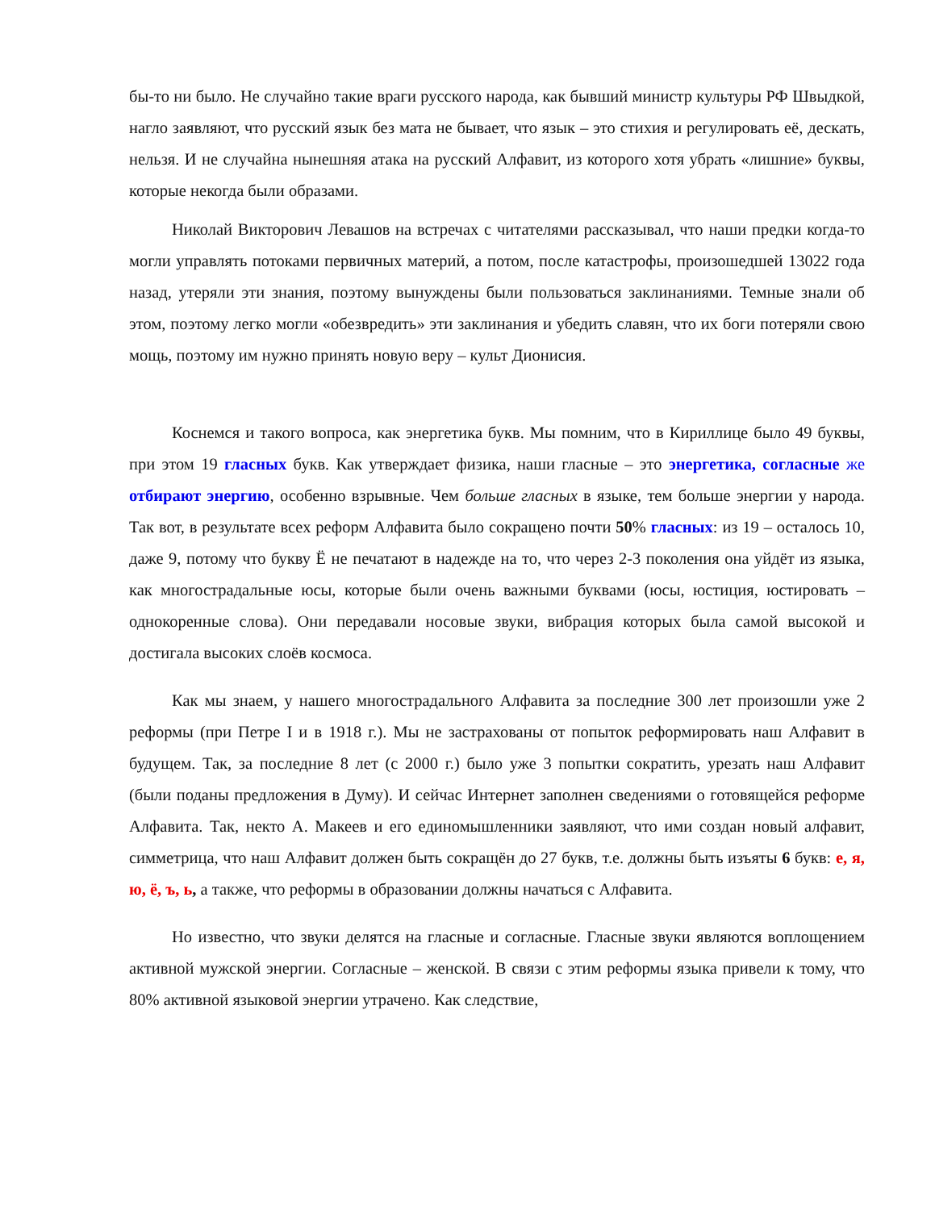бы-то ни было. Не случайно такие враги русского народа, как бывший министр культуры РФ Швыдкой, нагло заявляют, что русский язык без мата не бывает, что язык – это стихия и регулировать её, дескать, нельзя. И не случайна нынешняя атака на русский Алфавит, из которого хотя убрать «лишние» буквы, которые некогда были образами.
Николай Викторович Левашов на встречах с читателями рассказывал, что наши предки когда-то могли управлять потоками первичных материй, а потом, после катастрофы, произошедшей 13022 года назад, утеряли эти знания, поэтому вынуждены были пользоваться заклинаниями. Темные знали об этом, поэтому легко могли «обезвредить» эти заклинания и убедить славян, что их боги потеряли свою мощь, поэтому им нужно принять новую веру – культ Дионисия.
Коснемся и такого вопроса, как энергетика букв. Мы помним, что в Кириллице было 49 буквы, при этом 19 гласных букв. Как утверждает физика, наши гласные – это энергетика, согласные же отбирают энергию, особенно взрывные. Чем больше гласных в языке, тем больше энергии у народа. Так вот, в результате всех реформ Алфавита было сокращено почти 50% гласных: из 19 – осталось 10, даже 9, потому что букву Ё не печатают в надежде на то, что через 2-3 поколения она уйдёт из языка, как многострадальные юсы, которые были очень важными буквами (юсы, юстиция, юстировать – однокоренные слова). Они передавали носовые звуки, вибрация которых была самой высокой и достигала высоких слоёв космоса.
Как мы знаем, у нашего многострадального Алфавита за последние 300 лет произошли уже 2 реформы (при Петре I и в 1918 г.). Мы не застрахованы от попыток реформировать наш Алфавит в будущем. Так, за последние 8 лет (с 2000 г.) было уже 3 попытки сократить, урезать наш Алфавит (были поданы предложения в Думу). И сейчас Интернет заполнен сведениями о готовящейся реформе Алфавита. Так, некто А. Макеев и его единомышленники заявляют, что ими создан новый алфавит, симметрица, что наш Алфавит должен быть сокращён до 27 букв, т.е. должны быть изъяты 6 букв: е, я, ю, ё, ъ, ь, а также, что реформы в образовании должны начаться с Алфавита.
Но известно, что звуки делятся на гласные и согласные. Гласные звуки являются воплощением активной мужской энергии. Согласные – женской. В связи с этим реформы языка привели к тому, что 80% активной языковой энергии утрачено. Как следствие,